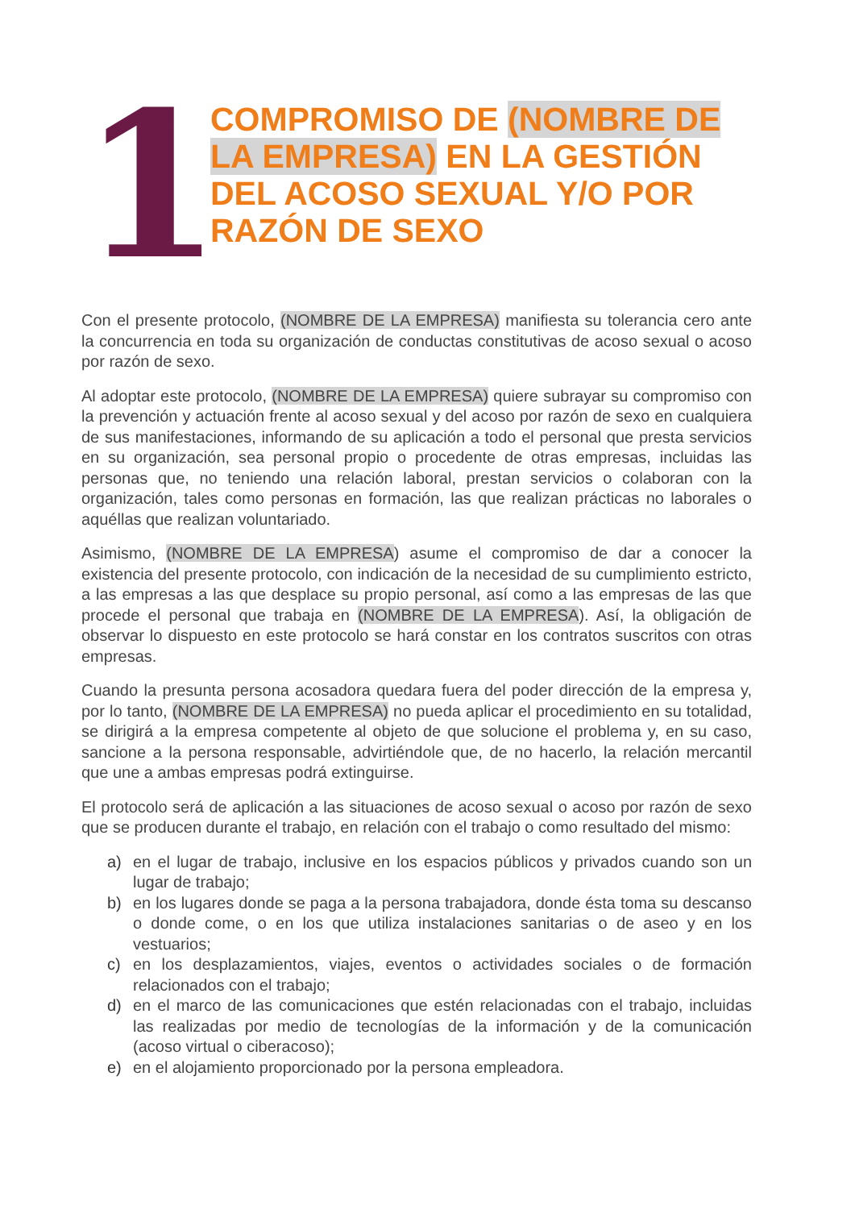1
COMPROMISO DE (NOMBRE DE LA EMPRESA) EN LA GESTIÓN DEL ACOSO SEXUAL Y/O POR RAZÓN DE SEXO
Con el presente protocolo, (NOMBRE DE LA EMPRESA) manifiesta su tolerancia cero ante la concurrencia en toda su organización de conductas constitutivas de acoso sexual o acoso por razón de sexo.
Al adoptar este protocolo, (NOMBRE DE LA EMPRESA) quiere subrayar su compromiso con la prevención y actuación frente al acoso sexual y del acoso por razón de sexo en cualquiera de sus manifestaciones, informando de su aplicación a todo el personal que presta servicios en su organización, sea personal propio o procedente de otras empresas, incluidas las personas que, no teniendo una relación laboral, prestan servicios o colaboran con la organización, tales como personas en formación, las que realizan prácticas no laborales o aquéllas que realizan voluntariado.
Asimismo, (NOMBRE DE LA EMPRESA) asume el compromiso de dar a conocer la existencia del presente protocolo, con indicación de la necesidad de su cumplimiento estricto, a las empresas a las que desplace su propio personal, así como a las empresas de las que procede el personal que trabaja en (NOMBRE DE LA EMPRESA). Así, la obligación de observar lo dispuesto en este protocolo se hará constar en los contratos suscritos con otras empresas.
Cuando la presunta persona acosadora quedara fuera del poder dirección de la empresa y, por lo tanto, (NOMBRE DE LA EMPRESA) no pueda aplicar el procedimiento en su totalidad, se dirigirá a la empresa competente al objeto de que solucione el problema y, en su caso, sancione a la persona responsable, advirtiéndole que, de no hacerlo, la relación mercantil que une a ambas empresas podrá extinguirse.
El protocolo será de aplicación a las situaciones de acoso sexual o acoso por razón de sexo que se producen durante el trabajo, en relación con el trabajo o como resultado del mismo:
a) en el lugar de trabajo, inclusive en los espacios públicos y privados cuando son un lugar de trabajo;
b) en los lugares donde se paga a la persona trabajadora, donde ésta toma su descanso o donde come, o en los que utiliza instalaciones sanitarias o de aseo y en los vestuarios;
c) en los desplazamientos, viajes, eventos o actividades sociales o de formación relacionados con el trabajo;
d) en el marco de las comunicaciones que estén relacionadas con el trabajo, incluidas las realizadas por medio de tecnologías de la información y de la comunicación (acoso virtual o ciberacoso);
e) en el alojamiento proporcionado por la persona empleadora.